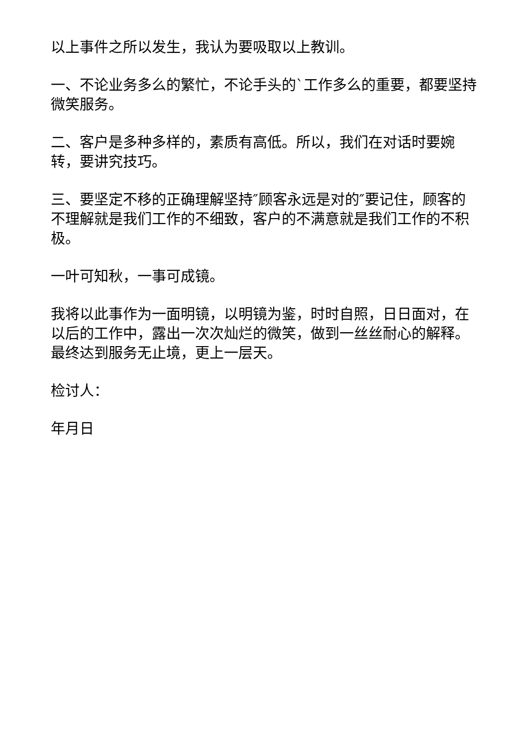以上事件之所以发生，我认为要吸取以上教训。
一、不论业务多么的繁忙，不论手头的`工作多么的重要，都要坚持微笑服务。
二、客户是多种多样的，素质有高低。所以，我们在对话时要婉转，要讲究技巧。
三、要坚定不移的正确理解坚持″顾客永远是对的″要记住，顾客的不理解就是我们工作的不细致，客户的不满意就是我们工作的不积极。
一叶可知秋，一事可成镜。
我将以此事作为一面明镜，以明镜为鉴，时时自照，日日面对，在以后的工作中，露出一次次灿烂的微笑，做到一丝丝耐心的解释。最终达到服务无止境，更上一层天。
检讨人：
年月日